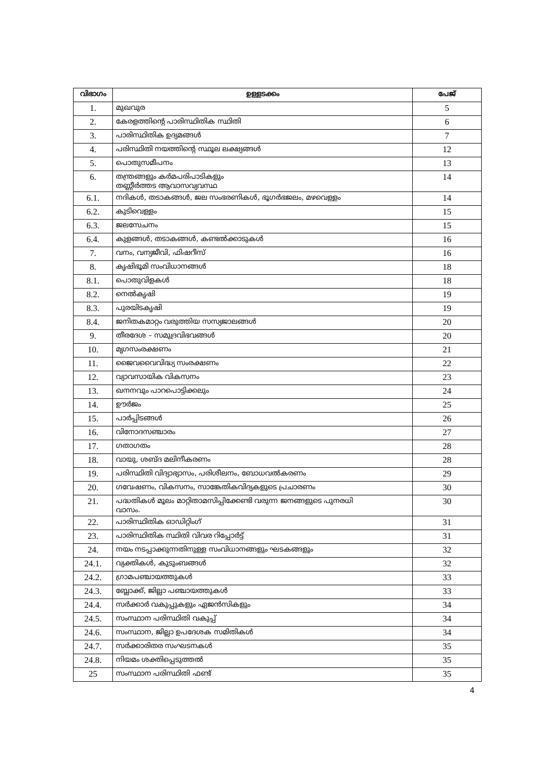| വിഭാഗം | ഉള്ളടക്കം | പേജ് |
| --- | --- | --- |
| 1. | മുഖവുര | 5 |
| 2. | കേരളത്തിന്റെ പാരിസ്ഥിതിക സ്ഥിതി | 6 |
| 3. | പാരിസ്ഥിതിക ഉദ്യമങ്ങൾ | 7 |
| 4. | പരിസ്ഥിതി നയത്തിന്റെ സ്ഥൂല ലക്ഷ്യങ്ങൾ | 12 |
| 5. | പൊതുസമീപനം | 13 |
| 6. | തന്ത്രങ്ങളും കർമപരിപാടികളും തണ്ണീർത്തട ആവാസവ്യവസ്ഥ | 14 |
| 6.1. | നദികൾ, തടാകങ്ങൾ, ജല സംഭരണികൾ, ഭൂഗർഭജലം, മഴവെള്ളം | 14 |
| 6.2. | കുടിവെള്ളം | 15 |
| 6.3. | ജലസേചനം | 15 |
| 6.4. | കുളങ്ങൾ, തടാകങ്ങൾ, കണ്ടൽക്കാടുകൾ | 16 |
| 7. | വനം, വന്യജീവി, ഫിഷറീസ് | 16 |
| 8. | കൃഷിഭൂമി സംവിധാനങ്ങൾ | 18 |
| 8.1. | പൊതുവിളകൾ | 18 |
| 8.2. | നെൽകൃഷി | 19 |
| 8.3. | പുരയിടകൃഷി | 19 |
| 8.4. | ജനിതകമാറ്റം വരുത്തിയ സസ്യജാലങ്ങൾ | 20 |
| 9. | തീരദേശ – സമുദ്രവിഭവങ്ങൾ | 20 |
| 10. | മൃഗസംരക്ഷണം | 21 |
| 11. | ജൈവവൈവിദ്ധ്യ സംരക്ഷണം | 22 |
| 12. | വ്യാവസായിക വികസനം | 23 |
| 13. | ഖനനവും പാറപൊട്ടിക്കലും | 24 |
| 14. | ഊർജം | 25 |
| 15. | പാർപ്പിടങ്ങൾ | 26 |
| 16. | വിനോദസഞ്ചാരം | 27 |
| 17. | ഗതാഗതം | 28 |
| 18. | വായു, ശബ്ദ മലിനീകരണം | 28 |
| 19. | പരിസ്ഥിതി വിദ്യാഭ്യാസം, പരിശീലനം, ബോധവൽകരണം | 29 |
| 20. | ഗവേഷണം, വികസനം, സാങ്കേതികവിദ്യകളുടെ പ്രചാരണം | 30 |
| 21. | പദ്ധതികൾ മൂലം മാറ്റിതാമസിപ്പിക്കേണ്ടി വരുന്ന ജനങ്ങളുടെ പുനരധി വാസം. | 30 |
| 22. | പാരിസ്ഥിതിക ഓഡിറ്റിംഗ് | 31 |
| 23. | പാരിസ്ഥിതിക സ്ഥിതി വിവര റിപ്പോർട്ട് | 31 |
| 24. | നയം നടപ്പാക്കുന്നതിനുള്ള സംവിധാനങ്ങളും ഘടകങ്ങളും | 32 |
| 24.1. | വ്യക്തികൾ, കുടുംബങ്ങൾ | 32 |
| 24.2. | ഗ്രാമപഞ്ചായത്തുകൾ | 33 |
| 24.3. | ബ്ലോക്ക്, ജില്ലാ പഞ്ചായത്തുകൾ | 33 |
| 24.4. | സർക്കാർ വകുപ്പുകളും ഏജൻസികളും | 34 |
| 24.5. | സംസ്ഥാന പരിസ്ഥിതി വകുപ്പ് | 34 |
| 24.6. | സംസ്ഥാന, ജില്ലാ ഉപദേശക സമിതികൾ | 34 |
| 24.7. | സർക്കാരിതര സംഘടനകൾ | 35 |
| 24.8. | നിയമം ശക്തിപ്പെടുത്തൽ | 35 |
| 25 | സംസ്ഥാന പരിസ്ഥിതി ഫണ്ട് | 35 |
4